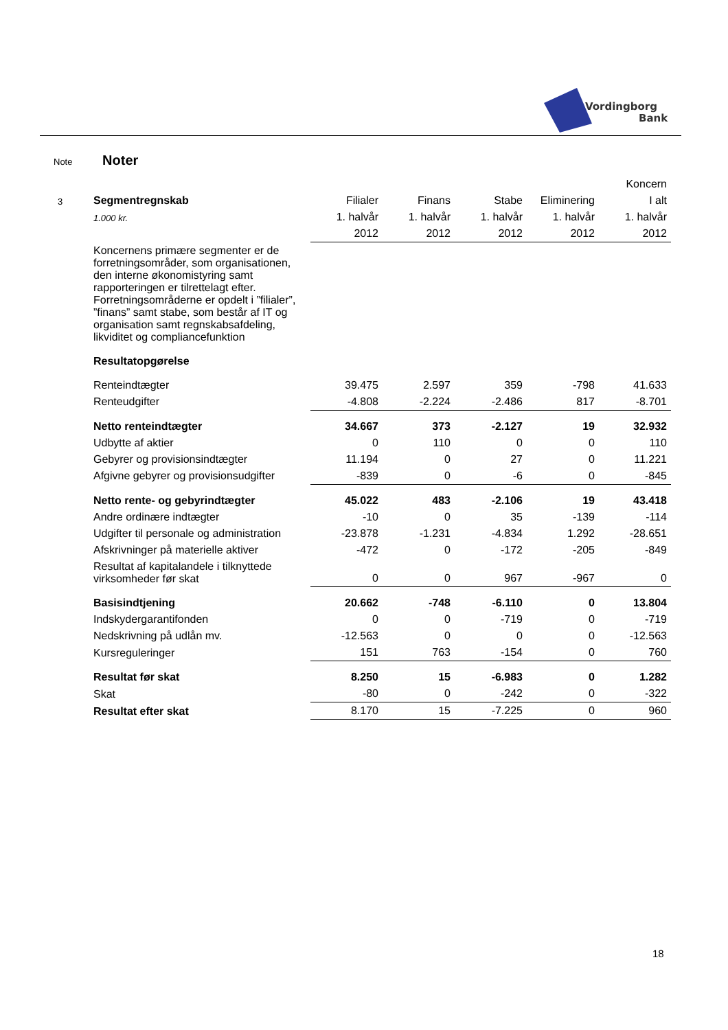Vordingborg
Bank
Note Noter
| | | | | | | Koncern |
| 3 | Segmentregnskab | Filialer | Finans | Stabe | Eliminering | I alt |
| | 1.000 kr. | 1. halvår | 1. halvår | 1. halvår | 1. halvår | 1. halvår |
| | | 2012 | 2012 | 2012 | 2012 | 2012 |
| | Koncernens primære segmenter er de forretningsområder, som organisationen, den interne økonomistyring samt rapporteringen er tilrettelagt efter. Forretningsområderne er opdelt i ”filialer”, ”finans” samt stabe, som består af IT og organisation samt regnskabsafdeling, likviditet og compliancefunktion | | | | | |
| | Resultatopgørelse | | | | | |
| | Renteindtægter | 39.475 | 2.597 | 359 | -798 | 41.633 |
| | Renteudgifter | -4.808 | -2.224 | -2.486 | 817 | -8.701 |
| | Netto renteindtægter | 34.667 | 373 | -2.127 | 19 | 32.932 |
| | Udbytte af aktier | 0 | 110 | 0 | 0 | 110 |
| | Gebyrer og provisionsindtægter | 11.194 | 0 | 27 | 0 | 11.221 |
| | Afgivne gebyrer og provisionsudgifter | -839 | 0 | -6 | 0 | -845 |
| | Netto rente- og gebyrindtægter | 45.022 | 483 | -2.106 | 19 | 43.418 |
| | Andre ordinære indtægter | -10 | 0 | 35 | -139 | -114 |
| | Udgifter til personale og administration | -23.878 | -1.231 | -4.834 | 1.292 | -28.651 |
| | Afskrivninger på materielle aktiver | -472 | 0 | -172 | -205 | -849 |
| | Resultat af kapitalandele i tilknyttede virksomheder før skat | 0 | 0 | 967 | -967 | 0 |
| | Basisindtjening | 20.662 | -748 | -6.110 | 0 | 13.804 |
| | Indskydergarantifonden | 0 | 0 | -719 | 0 | -719 |
| | Nedskrivning på udlån mv. | -12.563 | 0 | 0 | 0 | -12.563 |
| | Kursreguleringer | 151 | 763 | -154 | 0 | 760 |
| | Resultat før skat | 8.250 | 15 | -6.983 | 0 | 1.282 |
| | Skat | -80 | 0 | -242 | 0 | -322 |
| | Resultat efter skat | 8.170 | 15 | -7.225 | 0 | 960 |
18